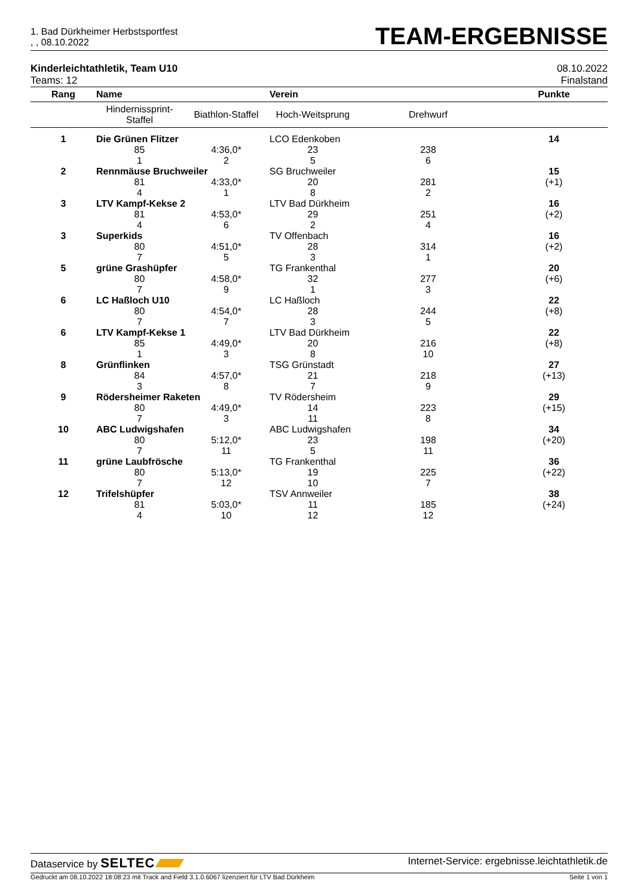1. Bad Dürkheimer Herbstsportfest
, , 08.10.2022
TEAM-ERGEBNISSE
Kinderleichtathletik, Team U10
Teams: 12
08.10.2022
Finalstand
| Rang | Name | | Verein | | Punkte |
| --- | --- | --- | --- | --- | --- |
| | Hindernissprint- Staffel | Biathlon-Staffel | Hoch-Weitsprung | Drehwurf | |
| 1 | Die Grünen Flitzer | | LCO Edenkoben | | 14 |
| | 85 | 4:36,0* | 23 | 238 | |
| | 1 | 2 | 5 | 6 | |
| 2 | Rennmäuse Bruchweiler | | SG Bruchweiler | | 15 |
| | 81 | 4:33,0* | 20 | 281 | (+1) |
| | 4 | 1 | 8 | 2 | |
| 3 | LTV Kampf-Kekse 2 | | LTV Bad Dürkheim | | 16 |
| | 81 | 4:53,0* | 29 | 251 | (+2) |
| | 4 | 6 | 2 | 4 | |
| 3 | Superkids | | TV Offenbach | | 16 |
| | 80 | 4:51,0* | 28 | 314 | (+2) |
| | 7 | 5 | 3 | 1 | |
| 5 | grüne Grashüpfer | | TG Frankenthal | | 20 |
| | 80 | 4:58,0* | 32 | 277 | (+6) |
| | 7 | 9 | 1 | 3 | |
| 6 | LC Haßloch U10 | | LC Haßloch | | 22 |
| | 80 | 4:54,0* | 28 | 244 | (+8) |
| | 7 | 7 | 3 | 5 | |
| 6 | LTV Kampf-Kekse 1 | | LTV Bad Dürkheim | | 22 |
| | 85 | 4:49,0* | 20 | 216 | (+8) |
| | 1 | 3 | 8 | 10 | |
| 8 | Grünflinken | | TSG Grünstadt | | 27 |
| | 84 | 4:57,0* | 21 | 218 | (+13) |
| | 3 | 8 | 7 | 9 | |
| 9 | Rödersheimer Raketen | | TV Rödersheim | | 29 |
| | 80 | 4:49,0* | 14 | 223 | (+15) |
| | 7 | 3 | 11 | 8 | |
| 10 | ABC Ludwigshafen | | ABC Ludwigshafen | | 34 |
| | 80 | 5:12,0* | 23 | 198 | (+20) |
| | 7 | 11 | 5 | 11 | |
| 11 | grüne Laubfrösche | | TG Frankenthal | | 36 |
| | 80 | 5:13,0* | 19 | 225 | (+22) |
| | 7 | 12 | 10 | 7 | |
| 12 | Trifelshüpfer | | TSV Annweiler | | 38 |
| | 81 | 5:03,0* | 11 | 185 | (+24) |
| | 4 | 10 | 12 | 12 | |
Dataservice by SELTEC
Internet-Service: ergebnisse.leichtathletik.de
Gedruckt am 08.10.2022 18:08:23 mit Track and Field 3.1.0.6067 lizenziert für LTV Bad Dürkheim
Seite 1 von 1